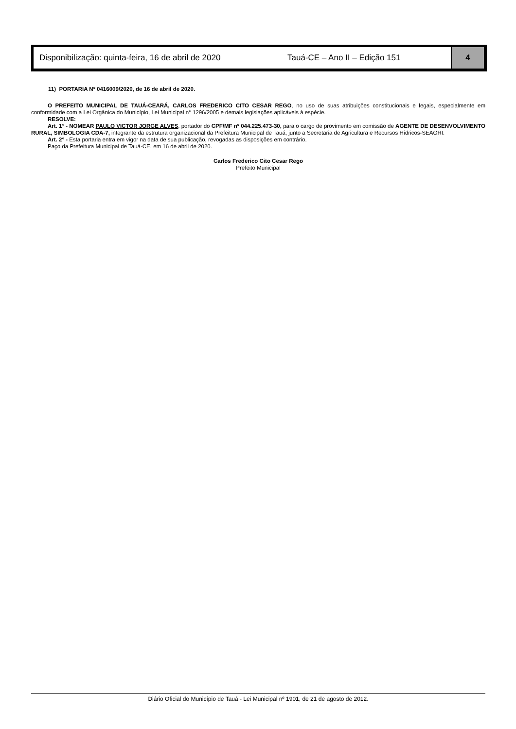Disponibilização: quinta-feira, 16 de abril de 2020
Tauá-CE – Ano II – Edição 151
4
11) PORTARIA Nº 0416009/2020, de 16 de abril de 2020.
O PREFEITO MUNICIPAL DE TAUÁ-CEARÁ, CARLOS FREDERICO CITO CESAR REGO, no uso de suas atribuições constitucionais e legais, especialmente em conformidade com a Lei Orgânica do Município, Lei Municipal n° 1296/2005 e demais legislações aplicáveis à espécie.
RESOLVE:
Art. 1° - NOMEAR PAULO VICTOR JORGE ALVES, portador do CPF/MF nº 044.225.473-30, para o cargo de provimento em comissão de AGENTE DE DESENVOLVIMENTO RURAL, SIMBOLOGIA CDA-7, integrante da estrutura organizacional da Prefeitura Municipal de Tauá, junto a Secretaria de Agricultura e Recursos Hídricos-SEAGRI.
Art. 2° - Esta portaria entra em vigor na data de sua publicação, revogadas as disposições em contrário.
Paço da Prefeitura Municipal de Tauá-CE, em 16 de abril de 2020.
Carlos Frederico Cito Cesar Rego
Prefeito Municipal
Diário Oficial do Município de Tauá - Lei Municipal nº 1901, de 21 de agosto de 2012.